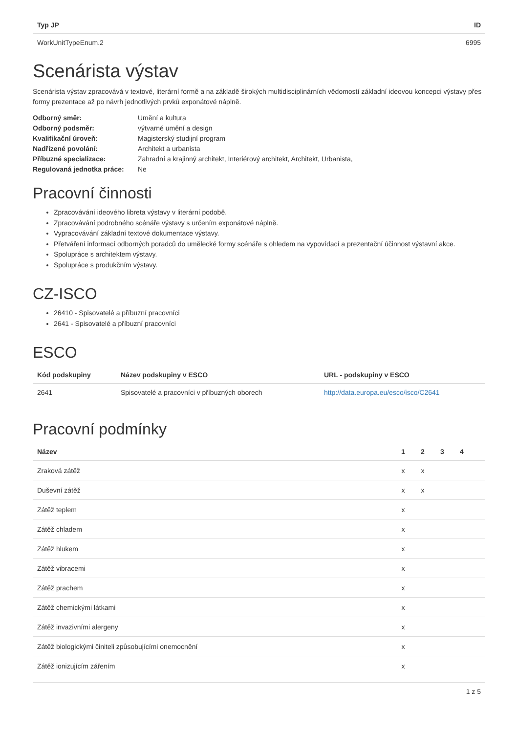| Typ JP | ID |
| --- | --- |
| WorkUnitTypeEnum.2 | 6995 |
Scenárista výstav
Scenárista výstav zpracovává v textové, literární formě a na základě širokých multidisciplinárních vědomostí základní ideovou koncepci výstavy přes formy prezentace až po návrh jednotlivých prvků exponátové náplně.
| Odborný směr: | Umění a kultura |
| Odborný podsměr: | výtvarné umění a design |
| Kvalifikační úroveň: | Magisterský studijní program |
| Nadřízené povolání: | Architekt a urbanista |
| Příbuzné specializace: | Zahradní a krajinný architekt, Interiérový architekt, Architekt, Urbanista, |
| Regulovaná jednotka práce: | Ne |
Pracovní činnosti
Zpracovávání ideového libreta výstavy v literární podobě.
Zpracovávání podrobného scénáře výstavy s určením exponátové náplně.
Vypracovávání základní textové dokumentace výstavy.
Přetváření informací odborných poradců do umělecké formy scénáře s ohledem na vypovídací a prezentační účinnost výstavní akce.
Spolupráce s architektem výstavy.
Spolupráce s produkčním výstavy.
CZ-ISCO
26410 - Spisovatelé a příbuzní pracovníci
2641 - Spisovatelé a příbuzní pracovníci
ESCO
| Kód podskupiny | Název podskupiny v ESCO | URL - podskupiny v ESCO |
| --- | --- | --- |
| 2641 | Spisovatelé a pracovníci v příbuzných oborech | http://data.europa.eu/esco/isco/C2641 |
Pracovní podmínky
| Název | 1 | 2 | 3 | 4 | |
| --- | --- | --- | --- | --- | --- |
| Zraková zátěž | x | x | | | |
| Duševní zátěž | x | x | | | |
| Zátěž teplem | x | | | | |
| Zátěž chladem | x | | | | |
| Zátěž hlukem | x | | | | |
| Zátěž vibracemi | x | | | | |
| Zátěž prachem | x | | | | |
| Zátěž chemickými látkami | x | | | | |
| Zátěž invazivními alergeny | x | | | | |
| Zátěž biologickými činiteli způsobujícími onemocnění | x | | | | |
| Zátěž ionizujícím zářením | x | | | | |
1 z 5